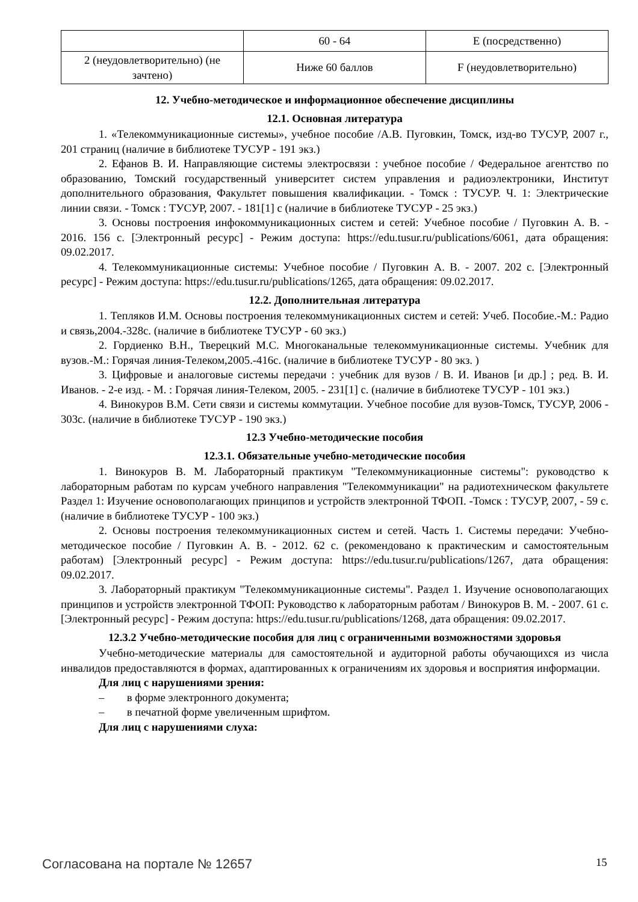| | 60 - 64 | E (посредственно) |
| 2 (неудовлетворительно) (не зачтено) | Ниже 60 баллов | F (неудовлетворительно) |
12. Учебно-методическое и информационное обеспечение дисциплины
12.1. Основная литература
1. «Телекоммуникационные системы», учебное пособие /А.В. Пуговкин, Томск, изд-во ТУСУР, 2007 г., 201 страниц (наличие в библиотеке ТУСУР - 191 экз.)
2. Ефанов В. И. Направляющие системы электросвязи : учебное пособие / Федеральное агентство по образованию, Томский государственный университет систем управления и радиоэлектроники, Институт дополнительного образования, Факультет повышения квалификации. - Томск : ТУСУР. Ч. 1: Электрические линии связи. - Томск : ТУСУР, 2007. - 181[1] с (наличие в библиотеке ТУСУР - 25 экз.)
3. Основы построения инфокоммуникационных систем и сетей: Учебное пособие / Пуговкин А. В. - 2016. 156 с. [Электронный ресурс] - Режим доступа: https://edu.tusur.ru/publications/6061, дата обращения: 09.02.2017.
4. Телекоммуникационные системы: Учебное пособие / Пуговкин А. В. - 2007. 202 с. [Электронный ресурс] - Режим доступа: https://edu.tusur.ru/publications/1265, дата обращения: 09.02.2017.
12.2. Дополнительная литература
1. Тепляков И.М. Основы построения телекоммуникационных систем и сетей: Учеб. Пособие.-М.: Радио и связь,2004.-328с. (наличие в библиотеке ТУСУР - 60 экз.)
2. Гордиенко В.Н., Тверецкий М.С. Многоканальные телекоммуникационные системы. Учебник для вузов.-М.: Горячая линия-Телеком,2005.-416с. (наличие в библиотеке ТУСУР - 80 экз. )
3. Цифровые и аналоговые системы передачи : учебник для вузов / В. И. Иванов [и др.] ; ред. В. И. Иванов. - 2-е изд. - М. : Горячая линия-Телеком, 2005. - 231[1] с. (наличие в библиотеке ТУСУР - 101 экз.)
4. Винокуров В.М. Сети связи и системы коммутации. Учебное пособие для вузов-Томск, ТУСУР, 2006 - 303с. (наличие в библиотеке ТУСУР - 190 экз.)
12.3 Учебно-методические пособия
12.3.1. Обязательные учебно-методические пособия
1. Винокуров В. М. Лабораторный практикум "Телекоммуникационные системы": руководство к лабораторным работам по курсам учебного направления "Телекоммуникации" на радиотехническом факультете Раздел 1: Изучение основополагающих принципов и устройств электронной ТФОП. -Томск : ТУСУР, 2007, - 59 с. (наличие в библиотеке ТУСУР - 100 экз.)
2. Основы построения телекоммуникационных систем и сетей. Часть 1. Системы передачи: Учебно-методическое пособие / Пуговкин А. В. - 2012. 62 с. (рекомендовано к практическим и самостоятельным работам) [Электронный ресурс] - Режим доступа: https://edu.tusur.ru/publications/1267, дата обращения: 09.02.2017.
3. Лабораторный практикум "Телекоммуникационные системы". Раздел 1. Изучение основополагающих принципов и устройств электронной ТФОП: Руководство к лабораторным работам / Винокуров В. М. - 2007. 61 с. [Электронный ресурс] - Режим доступа: https://edu.tusur.ru/publications/1268, дата обращения: 09.02.2017.
12.3.2 Учебно-методические пособия для лиц с ограниченными возможностями здоровья
Учебно-методические материалы для самостоятельной и аудиторной работы обучающихся из числа инвалидов предоставляются в формах, адаптированных к ограничениям их здоровья и восприятия информации.
Для лиц с нарушениями зрения:
– в форме электронного документа;
– в печатной форме увеличенным шрифтом.
Для лиц с нарушениями слуха:
Согласована на портале № 12657 15